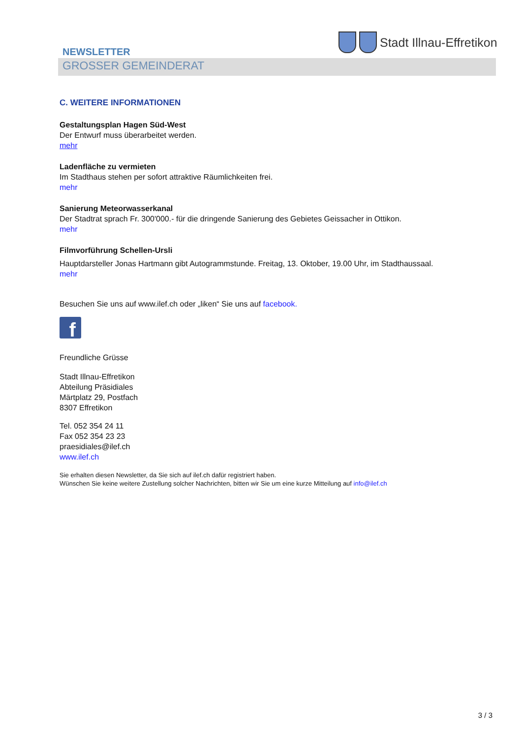NEWSLETTER
GROSSER GEMEINDERAT
Stadt Illnau-Effretikon
C. WEITERE INFORMATIONEN
Gestaltungsplan Hagen Süd-West
Der Entwurf muss überarbeitet werden.
mehr
Ladenfläche zu vermieten
Im Stadthaus stehen per sofort attraktive Räumlichkeiten frei.
mehr
Sanierung Meteorwasserkanal
Der Stadtrat sprach Fr. 300'000.- für die dringende Sanierung des Gebietes Geissacher in Ottikon.
mehr
Filmvorführung Schellen-Ursli
Hauptdarsteller Jonas Hartmann gibt Autogrammstunde. Freitag, 13. Oktober, 19.00 Uhr, im Stadthaussaal.
mehr
Besuchen Sie uns auf www.ilef.ch oder „liken“ Sie uns auf facebook.
f
Freundliche Grüsse
Stadt Illnau-Effretikon
Abteilung Präsidiales
Märtplatz 29, Postfach
8307 Effretikon
Tel. 052 354 24 11
Fax 052 354 23 23
praesidiales@ilef.ch
www.ilef.ch
Sie erhalten diesen Newsletter, da Sie sich auf ilef.ch dafür registriert haben.
Wünschen Sie keine weitere Zustellung solcher Nachrichten, bitten wir Sie um eine kurze Mitteilung auf info@ilef.ch
3 / 3